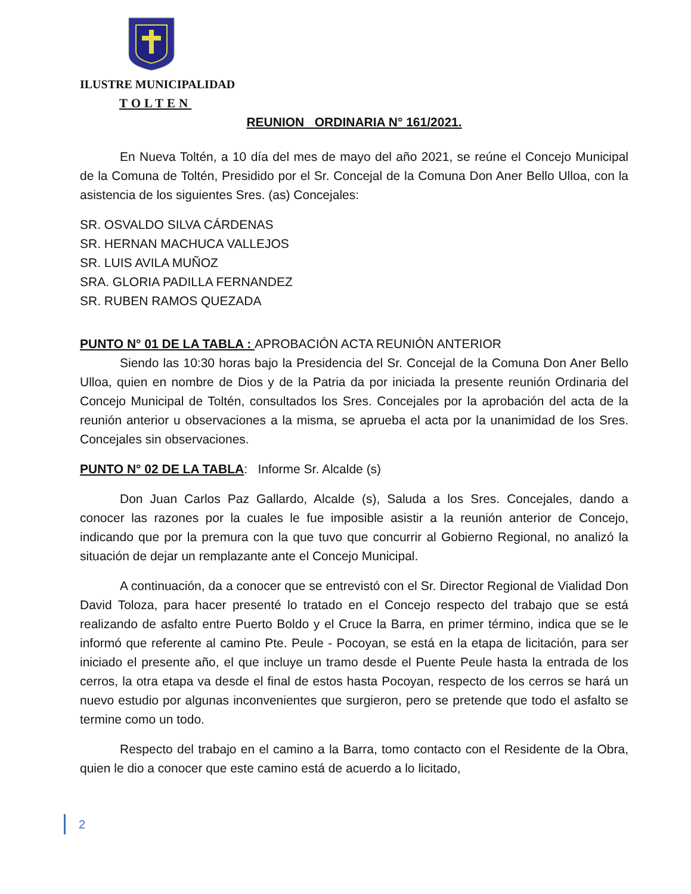ILUSTRE MUNICIPALIDAD
TOLTEN
REUNION ORDINARIA N° 161/2021.
En Nueva Toltén, a 10 día del mes de mayo del año 2021, se reúne el Concejo Municipal de la Comuna de Toltén, Presidido por el Sr. Concejal de la Comuna Don Aner Bello Ulloa, con la asistencia de los siguientes Sres. (as) Concejales:
SR. OSVALDO SILVA CÁRDENAS
SR. HERNAN MACHUCA VALLEJOS
SR. LUIS AVILA MUÑOZ
SRA. GLORIA PADILLA FERNANDEZ
SR. RUBEN RAMOS QUEZADA
PUNTO N° 01 DE LA TABLA : APROBACIÓN ACTA REUNIÓN ANTERIOR
Siendo las 10:30 horas bajo la Presidencia del Sr. Concejal de la Comuna Don Aner Bello Ulloa, quien en nombre de Dios y de la Patria da por iniciada la presente reunión Ordinaria del Concejo Municipal de Toltén, consultados los Sres. Concejales por la aprobación del acta de la reunión anterior u observaciones a la misma, se aprueba el acta por la unanimidad de los Sres. Concejales sin observaciones.
PUNTO N° 02 DE LA TABLA: Informe Sr. Alcalde (s)
Don Juan Carlos Paz Gallardo, Alcalde (s), Saluda a los Sres. Concejales, dando a conocer las razones por la cuales le fue imposible asistir a la reunión anterior de Concejo, indicando que por la premura con la que tuvo que concurrir al Gobierno Regional, no analizó la situación de dejar un remplazante ante el Concejo Municipal.
A continuación, da a conocer que se entrevistó con el Sr. Director Regional de Vialidad Don David Toloza, para hacer presenté lo tratado en el Concejo respecto del trabajo que se está realizando de asfalto entre Puerto Boldo y el Cruce la Barra, en primer término, indica que se le informó que referente al camino Pte. Peule - Pocoyan, se está en la etapa de licitación, para ser iniciado el presente año, el que incluye un tramo desde el Puente Peule hasta la entrada de los cerros, la otra etapa va desde el final de estos hasta Pocoyan, respecto de los cerros se hará un nuevo estudio por algunas inconvenientes que surgieron, pero se pretende que todo el asfalto se termine como un todo.
Respecto del trabajo en el camino a la Barra, tomo contacto con el Residente de la Obra, quien le dio a conocer que este camino está de acuerdo a lo licitado,
2